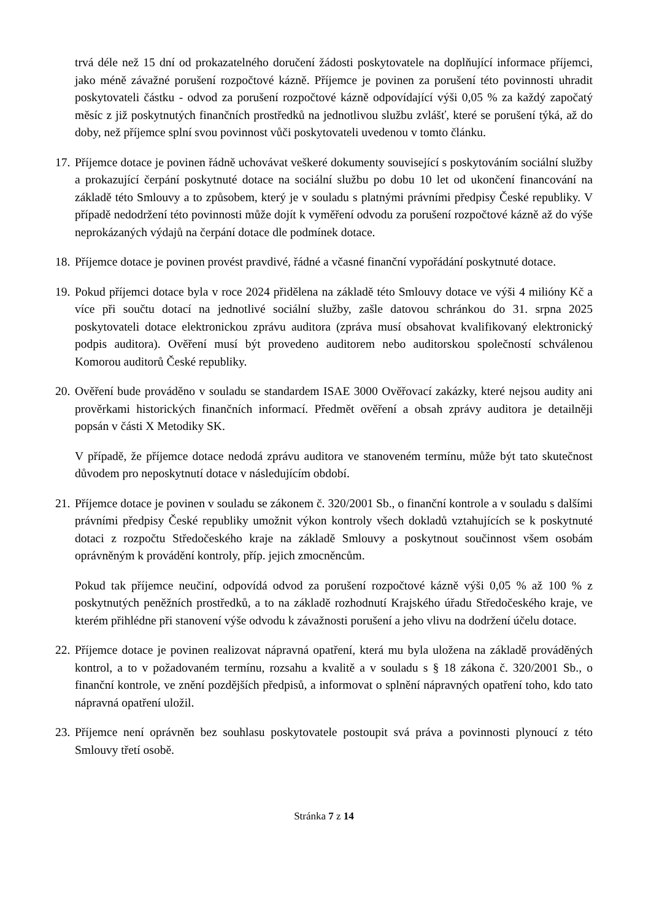trvá déle než 15 dní od prokazatelného doručení žádosti poskytovatele na doplňující informace příjemci, jako méně závažné porušení rozpočtové kázně. Příjemce je povinen za porušení této povinnosti uhradit poskytovateli částku - odvod za porušení rozpočtové kázně odpovídající výši 0,05 % za každý započatý měsíc z již poskytnutých finančních prostředků na jednotlivou službu zvlášť, které se porušení týká, až do doby, než příjemce splní svou povinnost vůči poskytovateli uvedenou v tomto článku.
17.
Příjemce dotace je povinen řádně uchovávat veškeré dokumenty související s poskytováním sociální služby a prokazující čerpání poskytnuté dotace na sociální službu po dobu 10 let od ukončení financování na základě této Smlouvy a to způsobem, který je v souladu s platnými právními předpisy České republiky. V případě nedodržení této povinnosti může dojít k vyměření odvodu za porušení rozpočtové kázně až do výše neprokázaných výdajů na čerpání dotace dle podmínek dotace.
18.
Příjemce dotace je povinen provést pravdivé, řádné a včasné finanční vypořádání poskytnuté dotace.
19.
Pokud příjemci dotace byla v roce 2024 přidělena na základě této Smlouvy dotace ve výši 4 milióny Kč a více při součtu dotací na jednotlivé sociální služby, zašle datovou schránkou do 31. srpna 2025 poskytovateli dotace elektronickou zprávu auditora (zpráva musí obsahovat kvalifikovaný elektronický podpis auditora). Ověření musí být provedeno auditorem nebo auditorskou společností schválenou Komorou auditorů České republiky.
20.
Ověření bude prováděno v souladu se standardem ISAE 3000 Ověřovací zakázky, které nejsou audity ani prověrkami historických finančních informací. Předmět ověření a obsah zprávy auditora je detailněji popsán v části X Metodiky SK.
V případě, že příjemce dotace nedodá zprávu auditora ve stanoveném termínu, může být tato skutečnost důvodem pro neposkytnutí dotace v následujícím období.
21.
Příjemce dotace je povinen v souladu se zákonem č. 320/2001 Sb., o finanční kontrole a v souladu s dalšími právními předpisy České republiky umožnit výkon kontroly všech dokladů vztahujících se k poskytnuté dotaci z rozpočtu Středočeského kraje na základě Smlouvy a poskytnout součinnost všem osobám oprávněným k provádění kontroly, příp. jejich zmocněncům.
Pokud tak příjemce neučiní, odpovídá odvod za porušení rozpočtové kázně výši 0,05 % až 100 % z poskytnutých peněžních prostředků, a to na základě rozhodnutí Krajského úřadu Středočeského kraje, ve kterém přihlédne při stanovení výše odvodu k závažnosti porušení a jeho vlivu na dodržení účelu dotace.
22.
Příjemce dotace je povinen realizovat nápravná opatření, která mu byla uložena na základě prováděných kontrol, a to v požadovaném termínu, rozsahu a kvalitě a v souladu s § 18 zákona č. 320/2001 Sb., o finanční kontrole, ve znění pozdějších předpisů, a informovat o splnění nápravných opatření toho, kdo tato nápravná opatření uložil.
23.
Příjemce není oprávněn bez souhlasu poskytovatele postoupit svá práva a povinnosti plynoucí z této Smlouvy třetí osobě.
Stránka 7 z 14